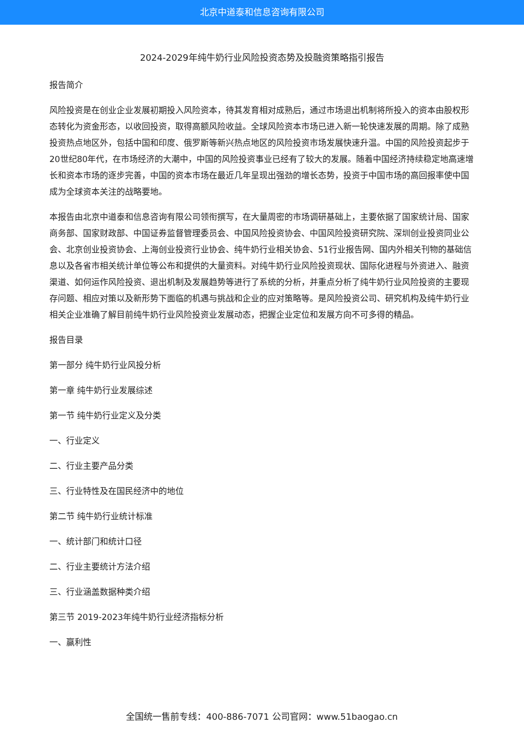北京中道泰和信息咨询有限公司
2024-2029年纯牛奶行业风险投资态势及投融资策略指引报告
报告简介
风险投资是在创业企业发展初期投入风险资本，待其发育相对成熟后，通过市场退出机制将所投入的资本由股权形态转化为资金形态，以收回投资，取得高额风险收益。全球风险资本市场已进入新一轮快速发展的周期。除了成熟投资热点地区外，包括中国和印度、俄罗斯等新兴热点地区的风险投资市场发展快速升温。中国的风险投资起步于20世纪80年代，在市场经济的大潮中，中国的风险投资事业已经有了较大的发展。随着中国经济持续稳定地高速增长和资本市场的逐步完善，中国的资本市场在最近几年呈现出强劲的增长态势，投资于中国市场的高回报率使中国成为全球资本关注的战略要地。
本报告由北京中道泰和信息咨询有限公司领衔撰写，在大量周密的市场调研基础上，主要依据了国家统计局、国家商务部、国家财政部、中国证券监督管理委员会、中国风险投资协会、中国风险投资研究院、深圳创业投资同业公会、北京创业投资协会、上海创业投资行业协会、纯牛奶行业相关协会、51行业报告网、国内外相关刊物的基础信息以及各省市相关统计单位等公布和提供的大量资料。对纯牛奶行业风险投资现状、国际化进程与外资进入、融资渠道、如何运作风险投资、退出机制及发展趋势等进行了系统的分析，并重点分析了纯牛奶行业风险投资的主要现存问题、相应对策以及新形势下面临的机遇与挑战和企业的应对策略等。是风险投资公司、研究机构及纯牛奶行业相关企业准确了解目前纯牛奶行业风险投资业发展动态，把握企业定位和发展方向不可多得的精品。
报告目录
第一部分 纯牛奶行业风投分析
第一章 纯牛奶行业发展综述
第一节 纯牛奶行业定义及分类
一、行业定义
二、行业主要产品分类
三、行业特性及在国民经济中的地位
第二节 纯牛奶行业统计标准
一、统计部门和统计口径
二、行业主要统计方法介绍
三、行业涵盖数据种类介绍
第三节 2019-2023年纯牛奶行业经济指标分析
一、赢利性
全国统一售前专线：400-886-7071 公司官网：www.51baogao.cn